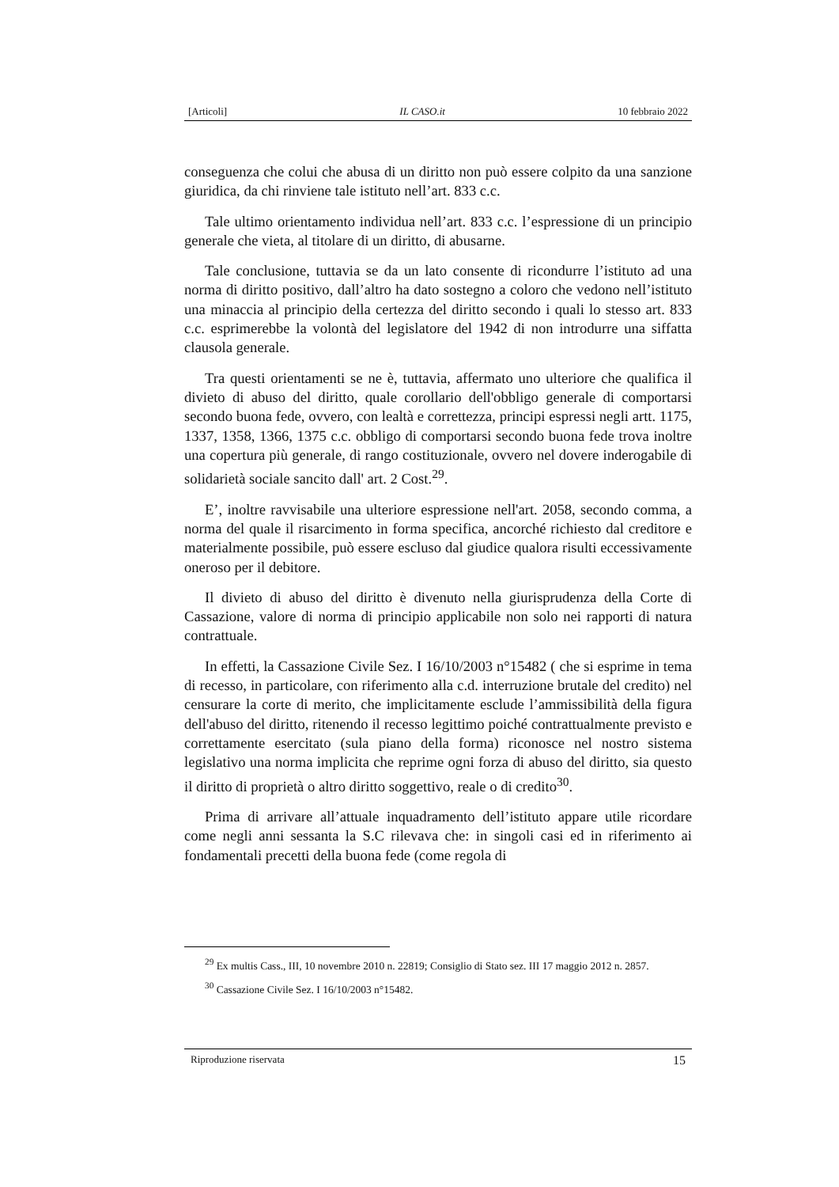[Articoli] IL CASO.it 10 febbraio 2022
conseguenza che colui che abusa di un diritto non può essere colpito da una sanzione giuridica, da chi rinviene tale istituto nell’art. 833 c.c.
Tale ultimo orientamento individua nell’art. 833 c.c. l’espressione di un principio generale che vieta, al titolare di un diritto, di abusarne.
Tale conclusione, tuttavia se da un lato consente di ricondurre l’istituto ad una norma di diritto positivo, dall’altro ha dato sostegno a coloro che vedono nell’istituto una minaccia al principio della certezza del diritto secondo i quali lo stesso art. 833 c.c. esprimerebbe la volontà del legislatore del 1942 di non introdurre una siffatta clausola generale.
Tra questi orientamenti se ne è, tuttavia, affermato uno ulteriore che qualifica il divieto di abuso del diritto, quale corollario dell'obbligo generale di comportarsi secondo buona fede, ovvero, con lealtà e correttezza, principi espressi negli artt. 1175, 1337, 1358, 1366, 1375 c.c. obbligo di comportarsi secondo buona fede trova inoltre una copertura più generale, di rango costituzionale, ovvero nel dovere inderogabile di solidarietà sociale sancito dall' art. 2 Cost.<sup>29</sup>.
E’, inoltre ravvisabile una ulteriore espressione nell'art. 2058, secondo comma, a norma del quale il risarcimento in forma specifica, ancorché richiesto dal creditore e materialmente possibile, può essere escluso dal giudice qualora risulti eccessivamente oneroso per il debitore.
Il divieto di abuso del diritto è divenuto nella giurisprudenza della Corte di Cassazione, valore di norma di principio applicabile non solo nei rapporti di natura contrattuale.
In effetti, la Cassazione Civile Sez. I 16/10/2003 n°15482 ( che si esprime in tema di recesso, in particolare, con riferimento alla c.d. interruzione brutale del credito) nel censurare la corte di merito, che implicitamente esclude l’ammissibilità della figura dell'abuso del diritto, ritenendo il recesso legittimo poiché contrattualmente previsto e correttamente esercitato (sula piano della forma) riconosce nel nostro sistema legislativo una norma implicita che reprime ogni forza di abuso del diritto, sia questo il diritto di proprietà o altro diritto soggettivo, reale o di credito<sup>30</sup>.
Prima di arrivare all’attuale inquadramento dell’istituto appare utile ricordare come negli anni sessanta la S.C rilevava che: in singoli casi ed in riferimento ai fondamentali precetti della buona fede (come regola di
<sup>29</sup> Ex multis Cass., III, 10 novembre 2010 n. 22819; Consiglio di Stato sez. III 17 maggio 2012 n. 2857.
<sup>30</sup> Cassazione Civile Sez. I 16/10/2003 n°15482.
Riproduzione riservata 15